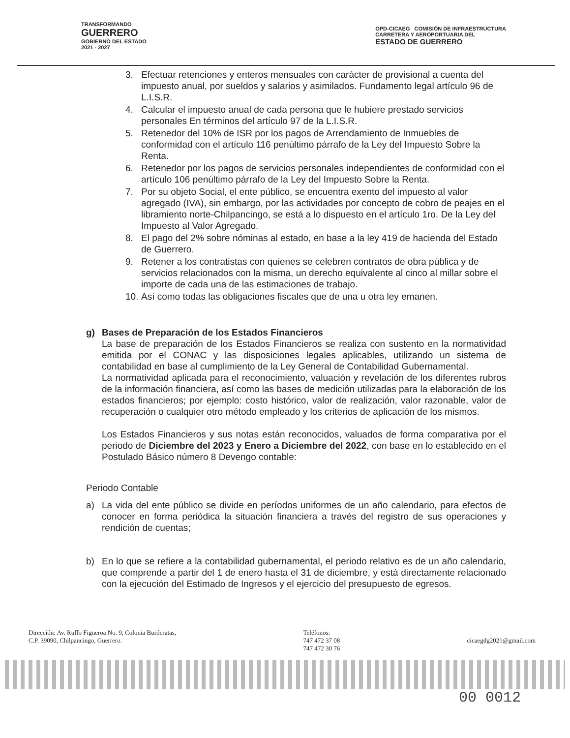TRANSFORMANDO
GUERRERO
GOBIERNO DEL ESTADO
2021 - 2027
OPD-CICAEG COMISIÓN DE INFRAESTRUCTURA
CARRETERA Y AEROPORTUARIA DEL
ESTADO DE GUERRERO
3. Efectuar retenciones y enteros mensuales con carácter de provisional a cuenta del impuesto anual, por sueldos y salarios y asimilados. Fundamento legal artículo 96 de L.I.S.R.
4. Calcular el impuesto anual de cada persona que le hubiere prestado servicios personales En términos del artículo 97 de la L.I.S.R.
5. Retenedor del 10% de ISR por los pagos de Arrendamiento de Inmuebles de conformidad con el artículo 116 penúltimo párrafo de la Ley del Impuesto Sobre la Renta.
6. Retenedor por los pagos de servicios personales independientes de conformidad con el artículo 106 penúltimo párrafo de la Ley del Impuesto Sobre la Renta.
7. Por su objeto Social, el ente público, se encuentra exento del impuesto al valor agregado (IVA), sin embargo, por las actividades por concepto de cobro de peajes en el libramiento norte-Chilpancingo, se está a lo dispuesto en el artículo 1ro. De la Ley del Impuesto al Valor Agregado.
8. El pago del 2% sobre nóminas al estado, en base a la ley 419 de hacienda del Estado de Guerrero.
9. Retener a los contratistas con quienes se celebren contratos de obra pública y de servicios relacionados con la misma, un derecho equivalente al cinco al millar sobre el importe de cada una de las estimaciones de trabajo.
10. Así como todas las obligaciones fiscales que de una u otra ley emanen.
g) Bases de Preparación de los Estados Financieros
La base de preparación de los Estados Financieros se realiza con sustento en la normatividad emitida por el CONAC y las disposiciones legales aplicables, utilizando un sistema de contabilidad en base al cumplimiento de la Ley General de Contabilidad Gubernamental.
La normatividad aplicada para el reconocimiento, valuación y revelación de los diferentes rubros de la información financiera, así como las bases de medición utilizadas para la elaboración de los estados financieros; por ejemplo: costo histórico, valor de realización, valor razonable, valor de recuperación o cualquier otro método empleado y los criterios de aplicación de los mismos.
Los Estados Financieros y sus notas están reconocidos, valuados de forma comparativa por el periodo de Diciembre del 2023 y Enero a Diciembre del 2022, con base en lo establecido en el Postulado Básico número 8 Devengo contable:
Periodo Contable
a) La vida del ente público se divide en períodos uniformes de un año calendario, para efectos de conocer en forma periódica la situación financiera a través del registro de sus operaciones y rendición de cuentas;
b) En lo que se refiere a la contabilidad gubernamental, el periodo relativo es de un año calendario, que comprende a partir del 1 de enero hasta el 31 de diciembre, y está directamente relacionado con la ejecución del Estimado de Ingresos y el ejercicio del presupuesto de egresos.
Dirección: Av. Ruffo Figueroa No. 9, Colonia Burócratas,
C.P. 39090, Chilpancingo, Guerrero.
Teléfonos:
747 472 37 08
747 472 30 76
cicaegdg2021@gmail.com
00 0012